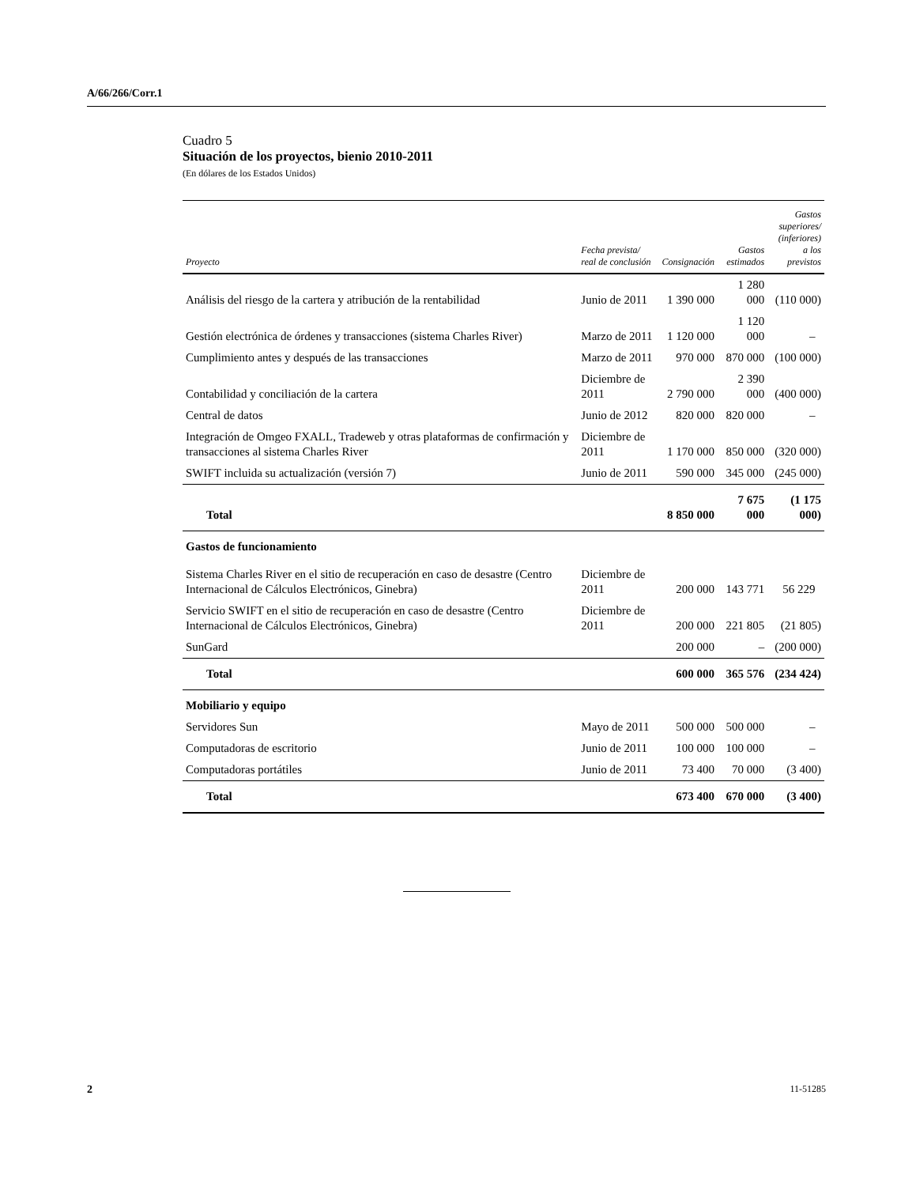A/66/266/Corr.1
Cuadro 5
Situación de los proyectos, bienio 2010-2011
(En dólares de los Estados Unidos)
| Proyecto | Fecha prevista/ real de conclusión | Consignación | Gastos estimados | Gastos superiores/ (inferiores) a los previstos |
| --- | --- | --- | --- | --- |
| Análisis del riesgo de la cartera y atribución de la rentabilidad | Junio de 2011 | 1 390 000 | 1 280 000 | (110 000) |
| Gestión electrónica de órdenes y transacciones (sistema Charles River) | Marzo de 2011 | 1 120 000 | 1 120 000 | – |
| Cumplimiento antes y después de las transacciones | Marzo de 2011 | 970 000 | 870 000 | (100 000) |
| Contabilidad y conciliación de la cartera | Diciembre de 2011 | 2 790 000 | 2 390 000 | (400 000) |
| Central de datos | Junio de 2012 | 820 000 | 820 000 | – |
| Integración de Omgeo FXALL, Tradeweb y otras plataformas de confirmación y transacciones al sistema Charles River | Diciembre de 2011 | 1 170 000 | 850 000 | (320 000) |
| SWIFT incluida su actualización (versión 7) | Junio de 2011 | 590 000 | 345 000 | (245 000) |
| Total | | 8 850 000 | 7 675 000 | (1 175 000) |
| Gastos de funcionamiento | | | | |
| Sistema Charles River en el sitio de recuperación en caso de desastre (Centro Internacional de Cálculos Electrónicos, Ginebra) | Diciembre de 2011 | 200 000 | 143 771 | 56 229 |
| Servicio SWIFT en el sitio de recuperación en caso de desastre (Centro Internacional de Cálculos Electrónicos, Ginebra) | Diciembre de 2011 | 200 000 | 221 805 | (21 805) |
| SunGard | | 200 000 | – | (200 000) |
| Total | | 600 000 | 365 576 | (234 424) |
| Mobiliario y equipo | | | | |
| Servidores Sun | Mayo de 2011 | 500 000 | 500 000 | – |
| Computadoras de escritorio | Junio de 2011 | 100 000 | 100 000 | – |
| Computadoras portátiles | Junio de 2011 | 73 400 | 70 000 | (3 400) |
| Total | | 673 400 | 670 000 | (3 400) |
2 11-51285